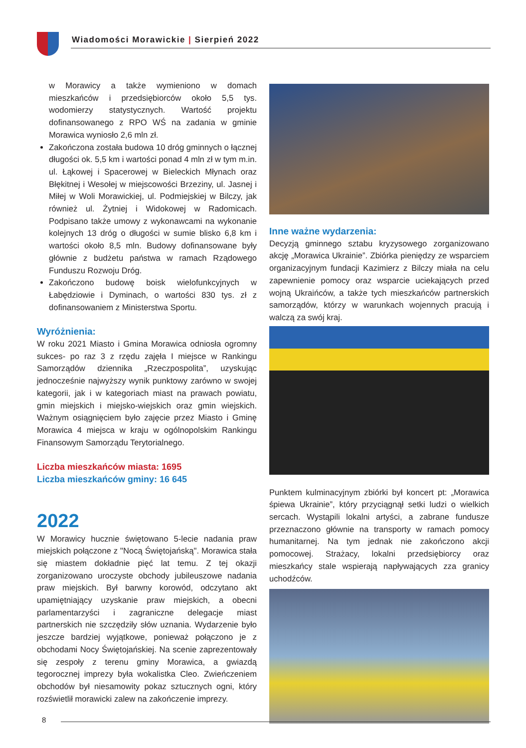Wiadomości Morawickie | Sierpień 2022
w Morawicy a także wymieniono w domach mieszkańców i przedsiębiorców około 5,5 tys. wodomierzy statystycznych. Wartość projektu dofinansowanego z RPO WŚ na zadania w gminie Morawica wyniosło 2,6 mln zł.
Zakończona została budowa 10 dróg gminnych o łącznej długości ok. 5,5 km i wartości ponad 4 mln zł w tym m.in. ul. Łąkowej i Spacerowej w Bieleckich Młynach oraz Błękitnej i Wesołej w miejscowości Brzeziny, ul. Jasnej i Miłej w Woli Morawickiej, ul. Podmiejskiej w Bilczy, jak również ul. Żytniej i Widokowej w Radomicach. Podpisano także umowy z wykonawcami na wykonanie kolejnych 13 dróg o długości w sumie blisko 6,8 km i wartości około 8,5 mln. Budowy dofinansowane były głównie z budżetu państwa w ramach Rządowego Funduszu Rozwoju Dróg.
Zakończono budowę boisk wielofunkcyjnych w Łabędziowie i Dyminach, o wartości 830 tys. zł z dofinansowaniem z Ministerstwa Sportu.
Wyróżnienia:
W roku 2021 Miasto i Gmina Morawica odniosła ogromny sukces- po raz 3 z rzędu zajęła I miejsce w Rankingu Samorządów dziennika „Rzeczpospolita”, uzyskując jednocześnie najwyższy wynik punktowy zarówno w swojej kategorii, jak i w kategoriach miast na prawach powiatu, gmin miejskich i miejsko-wiejskich oraz gmin wiejskich. Ważnym osiągnięciem było zajęcie przez Miasto i Gminę Morawica 4 miejsca w kraju w ogólnopolskim Rankingu Finansowym Samorządu Terytorialnego.
Liczba mieszkańców miasta: 1695
Liczba mieszkańców gminy: 16 645
2022
W Morawicy hucznie świętowano 5-lecie nadania praw miejskich połączone z "Nocą Świętojańską". Morawica stała się miastem dokładnie pięć lat temu. Z tej okazji zorganizowano uroczyste obchody jubileuszowe nadania praw miejskich. Był barwny korowód, odczytano akt upamiętniający uzyskanie praw miejskich, a obecni parlamentarzyści i zagraniczne delegacje miast partnerskich nie szczędziły słów uznania. Wydarzenie było jeszcze bardziej wyjątkowe, ponieważ połączono je z obchodami Nocy Świętojańskiej. Na scenie zaprezentowały się zespoły z terenu gminy Morawica, a gwiazdą tegorocznej imprezy była wokalistka Cleo. Zwieńczeniem obchodów był niesamowity pokaz sztucznych ogni, który rozświetlił morawicki zalew na zakończenie imprezy.
Inne ważne wydarzenia:
Decyzją gminnego sztabu kryzysowego zorganizowano akcję „Morawica Ukrainie”. Zbiórka pieniędzy ze wsparciem organizacyjnym fundacji Kazimierz z Bilczy miała na celu zapewnienie pomocy oraz wsparcie uciekających przed wojną Ukraińców, a także tych mieszkańców partnerskich samorządów, którzy w warunkach wojennych pracują i walczą za swój kraj.
Punktem kulminacyjnym zbiórki był koncert pt: „Morawica śpiewa Ukrainie”, który przyciągnął setki ludzi o wielkich sercach. Wystąpili lokalni artyści, a zabrane fundusze przeznaczono głównie na transporty w ramach pomocy humanitarnej. Na tym jednak nie zakończono akcji pomocowej. Strażacy, lokalni przedsiębiorcy oraz mieszkańcy stale wspierają napływających zza granicy uchodźców.
8